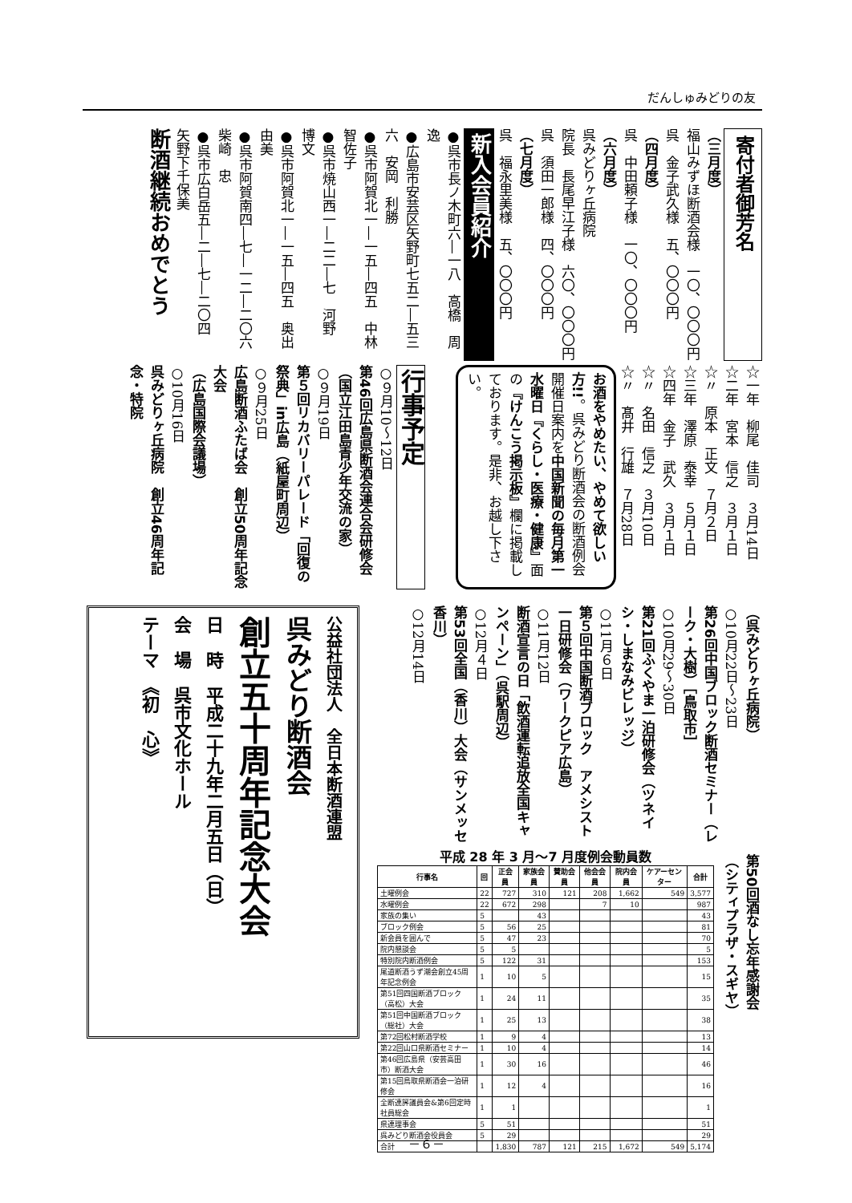だんしゅみどりの友
寄付者御芳名
（三月度）
福山みずほ断酒会様　一〇、〇〇〇円
呉　金子武久様　五、〇〇〇円
（四月度）
呉　中田頼子様　一〇、〇〇〇円
（六月度）
呉みどりヶ丘病院
院長　長尾早江子様　六〇、〇〇〇円
呉　須田一郎様　四、〇〇〇円
（七月度）
呉　福永里美様　五、〇〇〇円
新入会員紹介
●呉市長ノ木町六―一八　高橋　周逸
●広島市安芸区矢野町七五二―五三六　安岡　利勝
●呉市阿賀北一―一五―四五　中林智佐子
●呉市焼山西一―二二―七　河野　博文
●呉市阿賀北一―一五―四五　奥出　由美
●呉市阿賀南四―七―一二―二〇六　柴崎　忠
●呉市広白岳五―二―七―二〇四　矢野下千保美
断酒継続おめでとう
☆一年　柳尾　佳司　３月14日
☆二年　宮本　信之　３月１日
☆〃　原本　正文　７月２日
☆三年　澤原　泰幸　５月１日
☆四年　金子　武久　３月１日
☆〃　名田　信之　３月10日
☆〃　髙井　行雄　７月28日
お酒をやめたい、やめて欲しい方!!。呉みどり断酒会の断酒例会開催日案内を中国新聞の毎月第一水曜日『くらし・医療・健康』面の『けんこう掲示板』欄に掲載しております。是非、お越し下さい。
行事予定
○９月10～12日
第46回広島県断酒会連合会研修会
（国立江田島青少年交流の家）
○９月19日
第５回リカバリーパレード「回復の祭典」in広島（紙屋町周辺）
○９月25日
広島断酒ふたば会　創立50周年記念大会
（広島国際会議場）
○10月16日
呉みどりヶ丘病院　創立46周年記念・特院
（呉みどりヶ丘病院）
○10月22日～23日
第26回中国ブロック断酒セミナー（レーク・大樹）［鳥取市］
○10月29～30日
第21回ふくやま一泊研修会（ツネイシ・しまなみビレッジ）
○11月６日
第５回中国断酒ブロック　アメシスト一日研修会（ワークピア広島）
○11月12日
断酒宣言の日「飲酒運転追放全国キャンペーン」（呉駅周辺）
○12月４日
第53回全国（香川）大会（サンメッセ香川）
○12月14日
第50回酒なし忘年感謝会（シティプラザ・スギヤ）
公益社団法人　全日本断酒連盟
呉みどり断酒会
創立五十周年記念大会
日　時　平成二十九年二月五日（日）
会　場　呉市文化ホール
テーマ　《初　心》
平成 28 年 3 月～7 月度例会動員数
| 行事名 | 回 | 正会員 | 家族会員 | 賛助会員 | 他会会員 | 院内会員 | ケアーセンター | 合計 |
| --- | --- | --- | --- | --- | --- | --- | --- | --- |
| 土曜例会 | 22 | 727 | 310 | 121 | 208 | 1,662 | 549 | 3,577 |
| 水曜例会 | 22 | 672 | 298 | | 7 | 10 | | 987 |
| 家族の集い | 5 | | 43 | | | | | 43 |
| ブロック例会 | 5 | 56 | 25 | | | | | 81 |
| 新会員を囲んで | 5 | 47 | 23 | | | | | 70 |
| 院内懇談会 | 5 | 5 | | | | | | 5 |
| 特別院内断酒例会 | 5 | 122 | 31 | | | | | 153 |
| 尾道断酒うず潮会創立45周年記念例会 | 1 | 10 | 5 | | | | | 15 |
| 第51回四国断酒ブロック（高松）大会 | 1 | 24 | 11 | | | | | 35 |
| 第51回中国断酒ブロック（総社）大会 | 1 | 25 | 13 | | | | | 38 |
| 第72回松村断酒学校 | 1 | 9 | 4 | | | | | 13 |
| 第22回山口県断酒セミナー | 1 | 10 | 4 | | | | | 14 |
| 第46回広島県（安芸高田市）断酒大会 | 1 | 30 | 16 | | | | | 46 |
| 第15回鳥取県断酒会一泊研修会 | 1 | 12 | 4 | | | | | 16 |
| 全断連評議員会&第6回定時社員総会 | 1 | 1 | | | | | | 1 |
| 県連理事会 | 5 | 51 | | | | | | 51 |
| 呉みどり断酒会役員会 | 5 | 29 | | | | | | 29 |
| 合計 | | 1,830 | 787 | 121 | 215 | 1,672 | 549 | 5,174 |
－６－